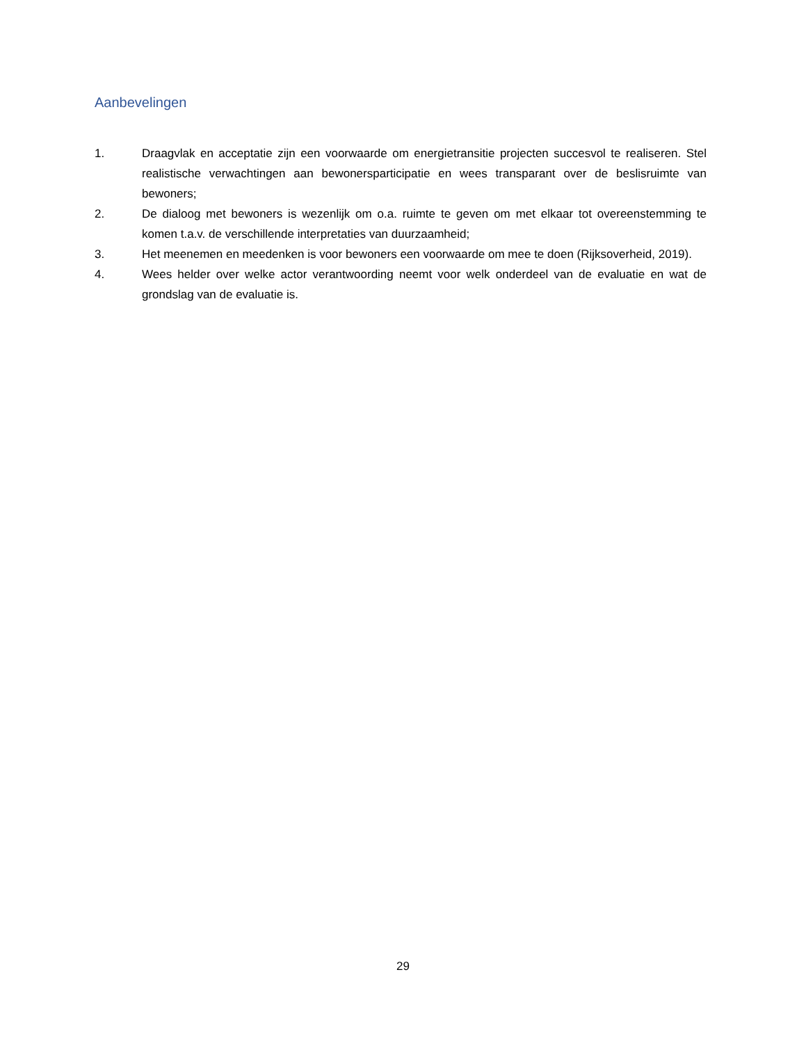Aanbevelingen
1. Draagvlak en acceptatie zijn een voorwaarde om energietransitie projecten succesvol te realiseren. Stel realistische verwachtingen aan bewonersparticipatie en wees transparant over de beslisruimte van bewoners;
2. De dialoog met bewoners is wezenlijk om o.a. ruimte te geven om met elkaar tot overeenstemming te komen t.a.v. de verschillende interpretaties van duurzaamheid;
3. Het meenemen en meedenken is voor bewoners een voorwaarde om mee te doen (Rijksoverheid, 2019).
4. Wees helder over welke actor verantwoording neemt voor welk onderdeel van de evaluatie en wat de grondslag van de evaluatie is.
29